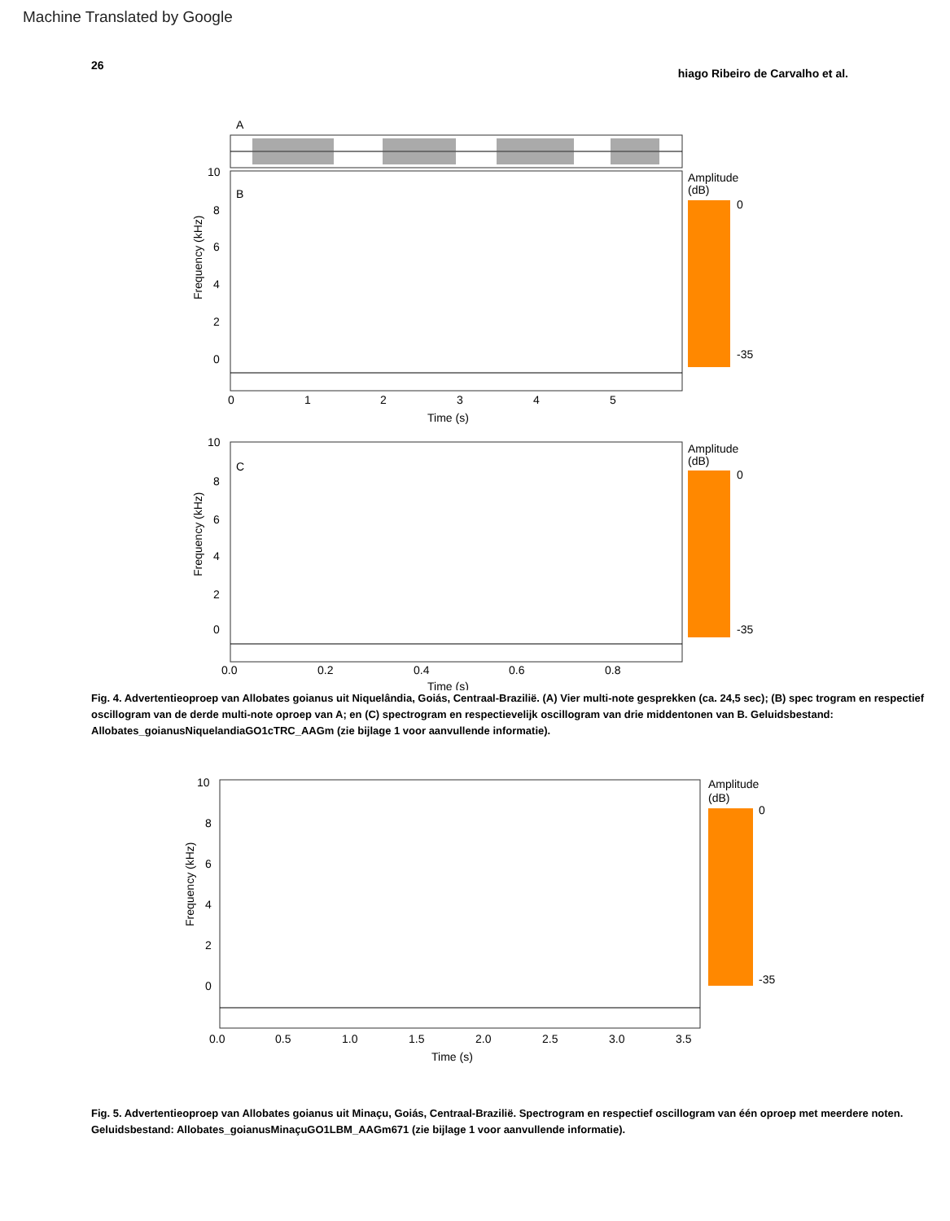Machine Translated by Google
26 hiago Ribeiro de Carvalho et al.
A
B
10
8
6
4
2
0
Frequency (kHz)
0
1
2
3
4
5
Time (s)
Amplitude
(dB)
0
-35
C
10
8
6
4
2
0
Frequency (kHz)
0.0
0.2
0.4
0.6
0.8
Time (s)
Amplitude
(dB)
0
-35
Fig. 4. Advertentieoproep van Allobates goianus uit Niquelândia, Goiás, Centraal-Brazilië. (A) Vier multi-note gesprekken (ca. 24,5 sec); (B) spec trogram en respectief oscillogram van de derde multi-note oproep van A; en (C) spectrogram en respectievelijk oscillogram van drie middentonen van B. Geluidsbestand: Allobates_goianusNiquelandiaGO1cTRC_AAGm (zie bijlage 1 voor aanvullende informatie).
10
8
6
4
2
0
Frequency (kHz)
0.0
0.5
1.0
1.5
2.0
2.5
3.0
3.5
Time (s)
Amplitude
(dB)
0
-35
Fig. 5. Advertentieoproep van Allobates goianus uit Minaçu, Goiás, Centraal-Brazilië. Spectrogram en respectief oscillogram van één oproep met meerdere noten. Geluidsbestand: Allobates_goianusMinaçuGO1LBM_AAGm671 (zie bijlage 1 voor aanvullende informatie).